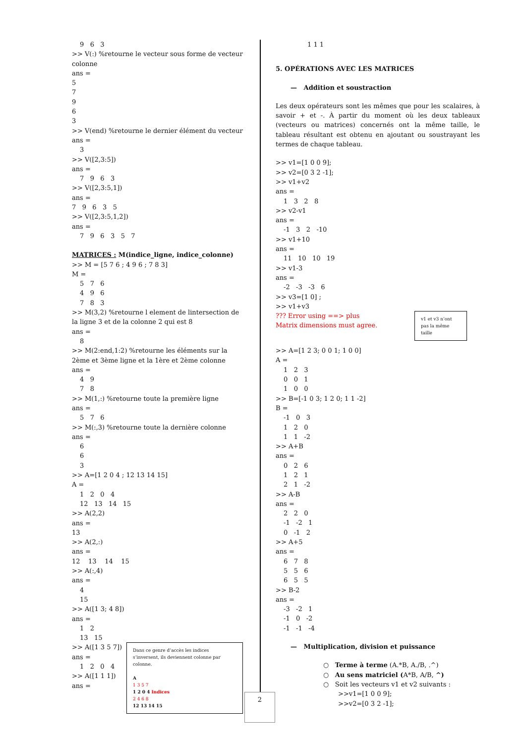9 6 3
>> V(:) %retourne le vecteur sous forme de vecteur colonne
ans =
5
7
9
6
3
>> V(end) %retourne le dernier élément du vecteur
ans =
3
>> V([2,3:5])
ans =
7 9 6 3
>> V([2,3:5,1])
ans =
7 9 6 3 5
>> V([2,3:5,1,2])
ans =
7 9 6 3 5 7
MATRICES : M(indice_ligne, indice_colonne)
>> M = [5 7 6 ; 4 9 6 ; 7 8 3]
M =
5 7 6
4 9 6
7 8 3
>> M(3,2) %retourne l element de lintersection de la ligne 3 et de la colonne 2 qui est 8
ans =
8
>> M(2:end,1:2) %retourne les éléments sur la 2ème et 3ème ligne et la 1ère et 2ème colonne
ans =
4 9
7 8
>> M(1,:) %retourne toute la première ligne
ans =
5 7 6
>> M(:,3) %retourne toute la dernière colonne
ans =
6
6
3
>> A=[1 2 0 4 ; 12 13 14 15]
A =
1 2 0 4
12 13 14 15
>> A(2,2)
ans =
13
>> A(2,:)
ans =
12 13 14 15
>> A(:,4)
ans =
4
15
>> A([1 3; 4 8])
ans =
1 2
13 15
>> A([1 3 5 7])
ans =
1 2 0 4
>> A([1 1 1])
ans =
Dans ce genre d’accès les indices s’inversent, ils deviennent colonne par colonne.
A
1 3 5 7
1 2 0 4 Indices
2 4 6 8
12 13 14 15
1 1 1
5. OPÉRATIONS AVEC LES MATRICES
— Addition et soustraction
Les deux opérateurs sont les mêmes que pour les scalaires, à savoir + et -. À partir du moment où les deux tableaux (vecteurs ou matrices) concernés ont la même taille, le tableau résultant est obtenu en ajoutant ou soustrayant les termes de chaque tableau.
>> v1=[1 0 0 9];
>> v2=[0 3 2 -1];
>> v1+v2
ans =
1 3 2 8
>> v2-v1
ans =
-1 3 2 -10
>> v1+10
ans =
11 10 10 19
>> v1-3
ans =
-2 -3 -3 6
>> v3=[1 0] ;
>> v1+v3
??? Error using ==> plus
Matrix dimensions must agree.
v1 et v3 n’ont pas la même taille
>> A=[1 2 3; 0 0 1; 1 0 0]
A =
1 2 3
0 0 1
1 0 0
>> B=[-1 0 3; 1 2 0; 1 1 -2]
B =
-1 0 3
1 2 0
1 1 -2
>> A+B
ans =
0 2 6
1 2 1
2 1 -2
>> A-B
ans =
2 2 0
-1 -2 1
0 -1 2
>> A+5
ans =
6 7 8
5 5 6
6 5 5
>> B-2
ans =
-3 -2 1
-1 0 -2
-1 -1 -4
— Multiplication, division et puissance
○ Terme à terme (A.*B, A./B, .^)
○ Au sens matriciel (A*B, A/B, ^)
○ Soit les vecteurs v1 et v2 suivants :
>>v1=[1 0 0 9];
>>v2=[0 3 2 -1];
2